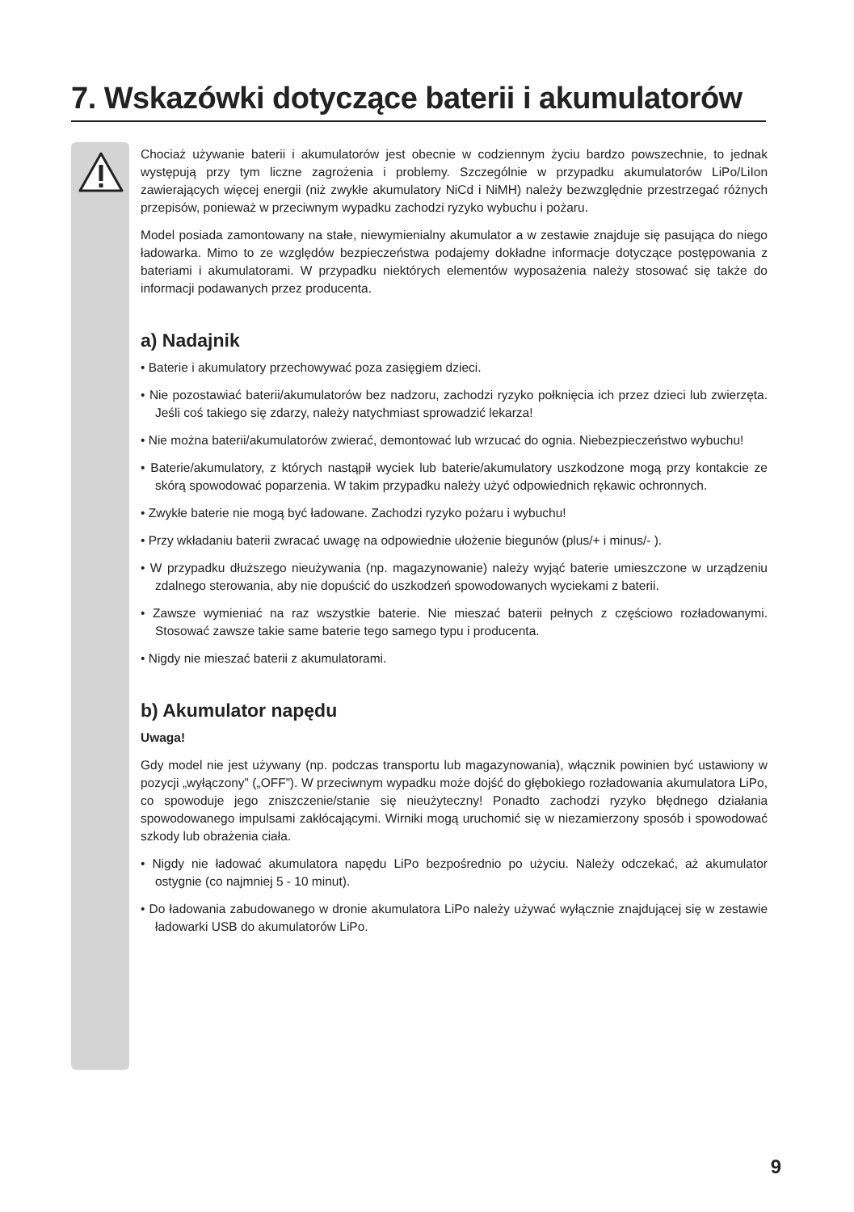7. Wskazówki dotyczące baterii i akumulatorów
Chociaż używanie baterii i akumulatorów jest obecnie w codziennym życiu bardzo powszechnie, to jednak występują przy tym liczne zagrożenia i problemy. Szczególnie w przypadku akumulatorów LiPo/LiIon zawierających więcej energii (niż zwykłe akumulatory NiCd i NiMH) należy bezwzględnie przestrzegać różnych przepisów, ponieważ w przeciwnym wypadku zachodzi ryzyko wybuchu i pożaru.
Model posiada zamontowany na stałe, niewymienialny akumulator a w zestawie znajduje się pasująca do niego ładowarka. Mimo to ze względów bezpieczeństwa podajemy dokładne informacje dotyczące postępowania z bateriami i akumulatorami. W przypadku niektórych elementów wyposażenia należy stosować się także do informacji podawanych przez producenta.
a) Nadajnik
• Baterie i akumulatory przechowywać poza zasięgiem dzieci.
• Nie pozostawiać baterii/akumulatorów bez nadzoru, zachodzi ryzyko połknięcia ich przez dzieci lub zwierzęta. Jeśli coś takiego się zdarzy, należy natychmiast sprowadzić lekarza!
• Nie można baterii/akumulatorów zwierać, demontować lub wrzucać do ognia. Niebezpieczeństwo wybuchu!
• Baterie/akumulatory, z których nastąpił wyciek lub baterie/akumulatory uszkodzone mogą przy kontakcie ze skórą spowodować poparzenia. W takim przypadku należy użyć odpowiednich rękawic ochronnych.
• Zwykłe baterie nie mogą być ładowane. Zachodzi ryzyko pożaru i wybuchu!
• Przy wkładaniu baterii zwracać uwagę na odpowiednie ułożenie biegunów (plus/+ i minus/- ).
• W przypadku dłuższego nieużywania (np. magazynowanie) należy wyjąć baterie umieszczone w urządzeniu zdalnego sterowania, aby nie dopuścić do uszkodzeń spowodowanych wyciekami z baterii.
• Zawsze wymieniać na raz wszystkie baterie. Nie mieszać baterii pełnych z częściowo rozładowanymi. Stosować zawsze takie same baterie tego samego typu i producenta.
• Nigdy nie mieszać baterii z akumulatorami.
b) Akumulator napędu
Uwaga!
Gdy model nie jest używany (np. podczas transportu lub magazynowania), włącznik powinien być ustawiony w pozycji „wyłączony” („OFF”). W przeciwnym wypadku może dojść do głębokiego rozładowania akumulatora LiPo, co spowoduje jego zniszczenie/stanie się nieużyteczny! Ponadto zachodzi ryzyko błędnego działania spowodowanego impulsami zakłócającymi. Wirniki mogą uruchomić się w niezamierzony sposób i spowodować szkody lub obrażenia ciała.
• Nigdy nie ładować akumulatora napędu LiPo bezpośrednio po użyciu. Należy odczekać, aż akumulator ostygnie (co najmniej 5 - 10 minut).
• Do ładowania zabudowanego w dronie akumulatora LiPo należy używać wyłącznie znajdującej się w zestawie ładowarki USB do akumulatorów LiPo.
9